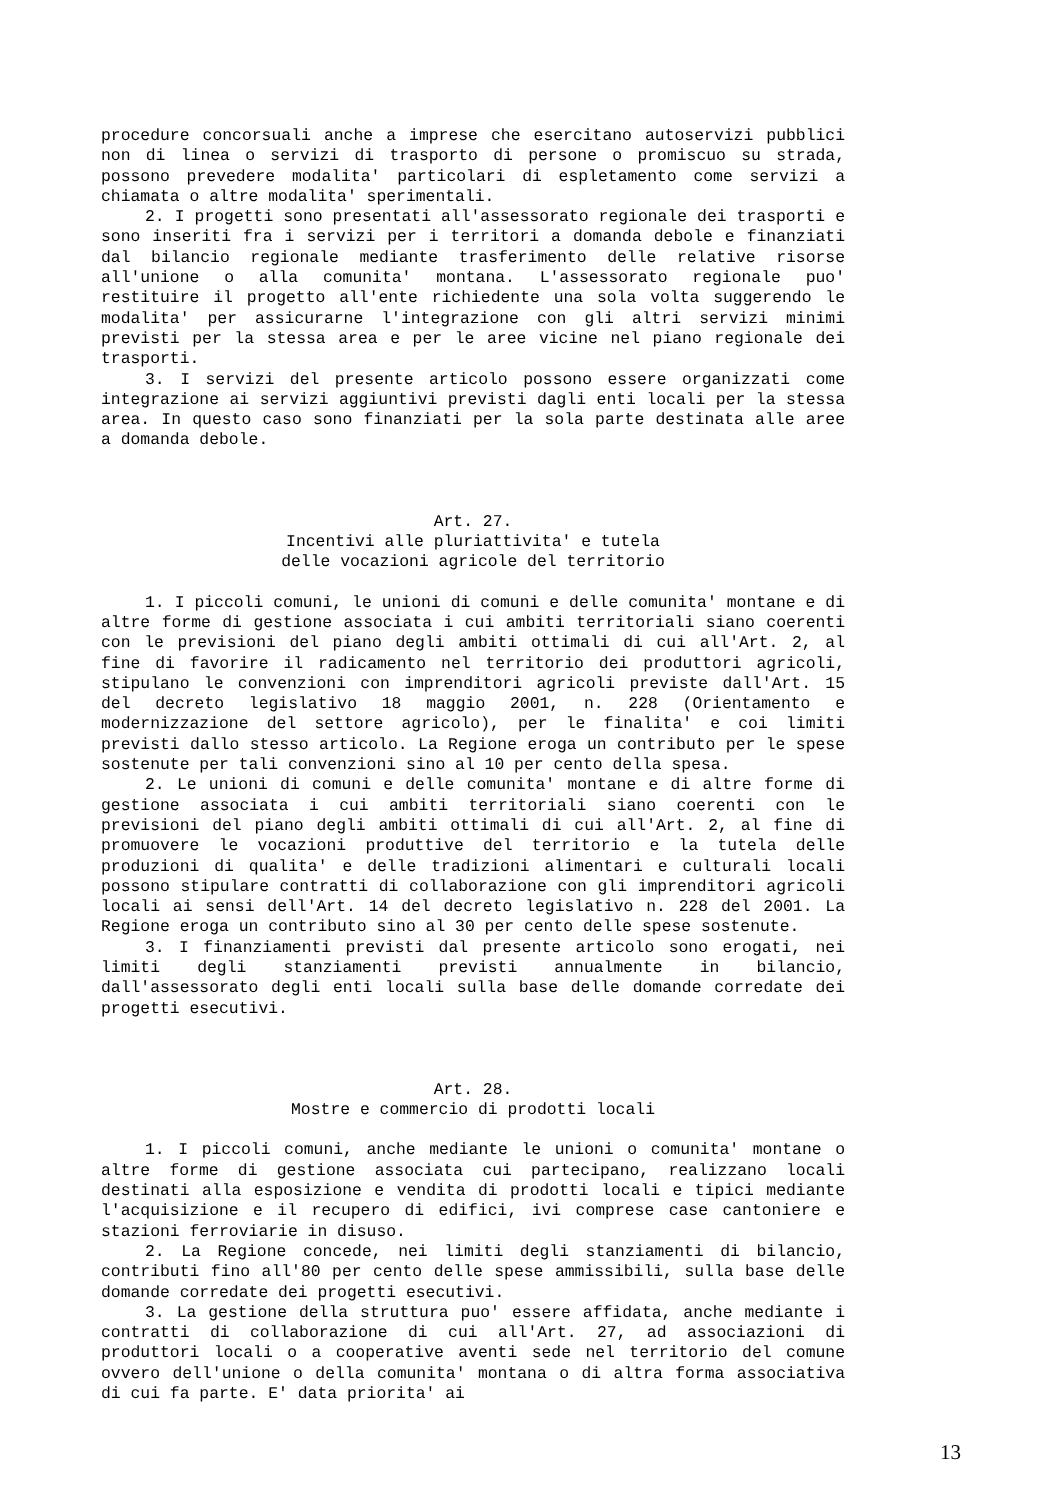procedure concorsuali anche a imprese che esercitano autoservizi pubblici non di linea o servizi di trasporto di persone o promiscuo su strada, possono prevedere modalita' particolari di espletamento come servizi a chiamata o altre modalita' sperimentali.
2. I progetti sono presentati all'assessorato regionale dei trasporti e sono inseriti fra i servizi per i territori a domanda debole e finanziati dal bilancio regionale mediante trasferimento delle relative risorse all'unione o alla comunita' montana. L'assessorato regionale puo' restituire il progetto all'ente richiedente una sola volta suggerendo le modalita' per assicurarne l'integrazione con gli altri servizi minimi previsti per la stessa area e per le aree vicine nel piano regionale dei trasporti.
3. I servizi del presente articolo possono essere organizzati come integrazione ai servizi aggiuntivi previsti dagli enti locali per la stessa area. In questo caso sono finanziati per la sola parte destinata alle aree a domanda debole.
Art. 27.
Incentivi alle pluriattivita' e tutela
delle vocazioni agricole del territorio
1. I piccoli comuni, le unioni di comuni e delle comunita' montane e di altre forme di gestione associata i cui ambiti territoriali siano coerenti con le previsioni del piano degli ambiti ottimali di cui all'Art. 2, al fine di favorire il radicamento nel territorio dei produttori agricoli, stipulano le convenzioni con imprenditori agricoli previste dall'Art. 15 del decreto legislativo 18 maggio 2001, n. 228 (Orientamento e modernizzazione del settore agricolo), per le finalita' e coi limiti previsti dallo stesso articolo. La Regione eroga un contributo per le spese sostenute per tali convenzioni sino al 10 per cento della spesa.
2. Le unioni di comuni e delle comunita' montane e di altre forme di gestione associata i cui ambiti territoriali siano coerenti con le previsioni del piano degli ambiti ottimali di cui all'Art. 2, al fine di promuovere le vocazioni produttive del territorio e la tutela delle produzioni di qualita' e delle tradizioni alimentari e culturali locali possono stipulare contratti di collaborazione con gli imprenditori agricoli locali ai sensi dell'Art. 14 del decreto legislativo n. 228 del 2001. La Regione eroga un contributo sino al 30 per cento delle spese sostenute.
3. I finanziamenti previsti dal presente articolo sono erogati, nei limiti degli stanziamenti previsti annualmente in bilancio, dall'assessorato degli enti locali sulla base delle domande corredate dei progetti esecutivi.
Art. 28.
Mostre e commercio di prodotti locali
1. I piccoli comuni, anche mediante le unioni o comunita' montane o altre forme di gestione associata cui partecipano, realizzano locali destinati alla esposizione e vendita di prodotti locali e tipici mediante l'acquisizione e il recupero di edifici, ivi comprese case cantoniere e stazioni ferroviarie in disuso.
2. La Regione concede, nei limiti degli stanziamenti di bilancio, contributi fino all'80 per cento delle spese ammissibili, sulla base delle domande corredate dei progetti esecutivi.
3. La gestione della struttura puo' essere affidata, anche mediante i contratti di collaborazione di cui all'Art. 27, ad associazioni di produttori locali o a cooperative aventi sede nel territorio del comune ovvero dell'unione o della comunita' montana o di altra forma associativa di cui fa parte. E' data priorita' ai
13